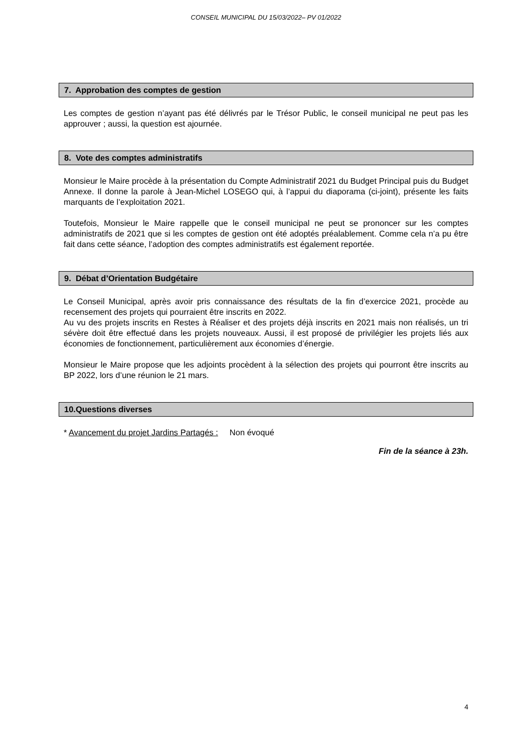CONSEIL MUNICIPAL DU 15/03/2022– PV 01/2022
7. Approbation des comptes de gestion
Les comptes de gestion n’ayant pas été délivrés par le Trésor Public, le conseil municipal ne peut pas les approuver ; aussi, la question est ajournée.
8. Vote des comptes administratifs
Monsieur le Maire procède à la présentation du Compte Administratif 2021 du Budget Principal puis du Budget Annexe. Il donne la parole à Jean-Michel LOSEGO qui, à l’appui du diaporama (ci-joint), présente les faits marquants de l’exploitation 2021.
Toutefois, Monsieur le Maire rappelle que le conseil municipal ne peut se prononcer sur les comptes administratifs de 2021 que si les comptes de gestion ont été adoptés préalablement. Comme cela n’a pu être fait dans cette séance, l’adoption des comptes administratifs est également reportée.
9. Débat d’Orientation Budgétaire
Le Conseil Municipal, après avoir pris connaissance des résultats de la fin d’exercice 2021, procède au recensement des projets qui pourraient être inscrits en 2022.
Au vu des projets inscrits en Restes à Réaliser et des projets déjà inscrits en 2021 mais non réalisés, un tri sévère doit être effectué dans les projets nouveaux. Aussi, il est proposé de privilégier les projets liés aux économies de fonctionnement, particulièrement aux économies d’énergie.
Monsieur le Maire propose que les adjoints procèdent à la sélection des projets qui pourront être inscrits au BP 2022, lors d’une réunion le 21 mars.
10.Questions diverses
* Avancement du projet Jardins Partagés : Non évoqué
Fin de la séance à 23h.
4